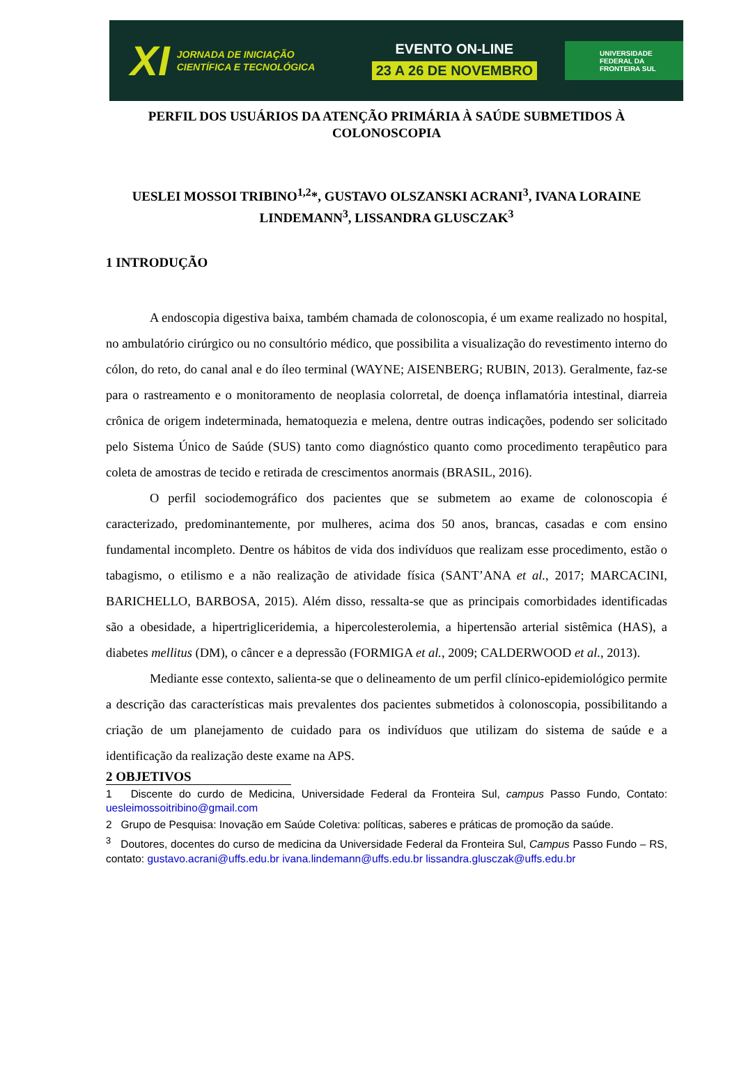XI JORNADA DE INICIAÇÃO CIENTÍFICA E TECNOLÓGICA
EVENTO ON-LINE
23 A 26 DE NOVEMBRO
UNIVERSIDADE
FEDERAL DA
FRONTEIRA SUL
PERFIL DOS USUÁRIOS DA ATENÇÃO PRIMÁRIA À SAÚDE SUBMETIDOS À COLONOSCOPIA
UESLEI MOSSOI TRIBINO<sup>1,2</sup>*, GUSTAVO OLSZANSKI ACRANI<sup>3</sup>, IVANA LORAINE LINDEMANN<sup>3</sup>, LISSANDRA GLUSCZAK<sup>3</sup>
1 INTRODUÇÃO
A endoscopia digestiva baixa, também chamada de colonoscopia, é um exame realizado no hospital, no ambulatório cirúrgico ou no consultório médico, que possibilita a visualização do revestimento interno do cólon, do reto, do canal anal e do íleo terminal (WAYNE; AISENBERG; RUBIN, 2013). Geralmente, faz-se para o rastreamento e o monitoramento de neoplasia colorretal, de doença inflamatória intestinal, diarreia crônica de origem indeterminada, hematoquezia e melena, dentre outras indicações, podendo ser solicitado pelo Sistema Único de Saúde (SUS) tanto como diagnóstico quanto como procedimento terapêutico para coleta de amostras de tecido e retirada de crescimentos anormais (BRASIL, 2016).
O perfil sociodemográfico dos pacientes que se submetem ao exame de colonoscopia é caracterizado, predominantemente, por mulheres, acima dos 50 anos, brancas, casadas e com ensino fundamental incompleto. Dentre os hábitos de vida dos indivíduos que realizam esse procedimento, estão o tabagismo, o etilismo e a não realização de atividade física (SANT’ANA et al., 2017; MARCACINI, BARICHELLO, BARBOSA, 2015). Além disso, ressalta-se que as principais comorbidades identificadas são a obesidade, a hipertrigliceridemia, a hipercolesterolemia, a hipertensão arterial sistêmica (HAS), a diabetes mellitus (DM), o câncer e a depressão (FORMIGA et al., 2009; CALDERWOOD et al., 2013).
Mediante esse contexto, salienta-se que o delineamento de um perfil clínico-epidemiológico permite a descrição das características mais prevalentes dos pacientes submetidos à colonoscopia, possibilitando a criação de um planejamento de cuidado para os indivíduos que utilizam do sistema de saúde e a identificação da realização deste exame na APS.
2 OBJETIVOS
1 Discente do curdo de Medicina, Universidade Federal da Fronteira Sul, campus Passo Fundo, Contato: uesleimossoitribino@gmail.com
2 Grupo de Pesquisa: Inovação em Saúde Coletiva: políticas, saberes e práticas de promoção da saúde.
<sup>3</sup> Doutores, docentes do curso de medicina da Universidade Federal da Fronteira Sul, Campus Passo Fundo – RS, contato: gustavo.acrani@uffs.edu.br ivana.lindemann@uffs.edu.br lissandra.glusczak@uffs.edu.br